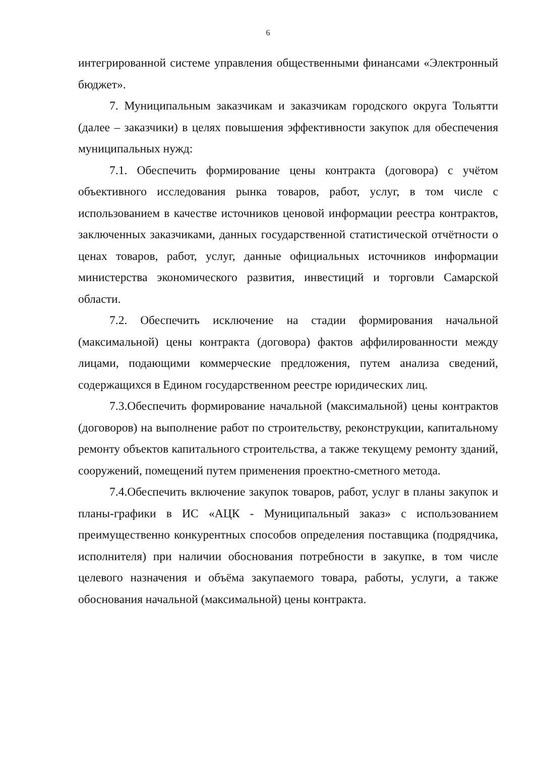6
интегрированной системе управления общественными финансами «Электронный бюджет».
7. Муниципальным заказчикам и заказчикам городского округа Тольятти (далее – заказчики) в целях повышения эффективности закупок для обеспечения муниципальных нужд:
7.1. Обеспечить формирование цены контракта (договора) с учётом объективного исследования рынка товаров, работ, услуг, в том числе с использованием в качестве источников ценовой информации реестра контрактов, заключенных заказчиками, данных государственной статистической отчётности о ценах товаров, работ, услуг, данные официальных источников информации министерства экономического развития, инвестиций и торговли Самарской области.
7.2. Обеспечить исключение на стадии формирования начальной (максимальной) цены контракта (договора) фактов аффилированности между лицами, подающими коммерческие предложения, путем анализа сведений, содержащихся в Едином государственном реестре юридических лиц.
7.3.Обеспечить формирование начальной (максимальной) цены контрактов (договоров) на выполнение работ по строительству, реконструкции, капитальному ремонту объектов капитального строительства, а также текущему ремонту зданий, сооружений, помещений путем применения проектно-сметного метода.
7.4.Обеспечить включение закупок товаров, работ, услуг в планы закупок и планы-графики в ИС «АЦК - Муниципальный заказ» с использованием преимущественно конкурентных способов определения поставщика (подрядчика, исполнителя) при наличии обоснования потребности в закупке, в том числе целевого назначения и объёма закупаемого товара, работы, услуги, а также обоснования начальной (максимальной) цены контракта.